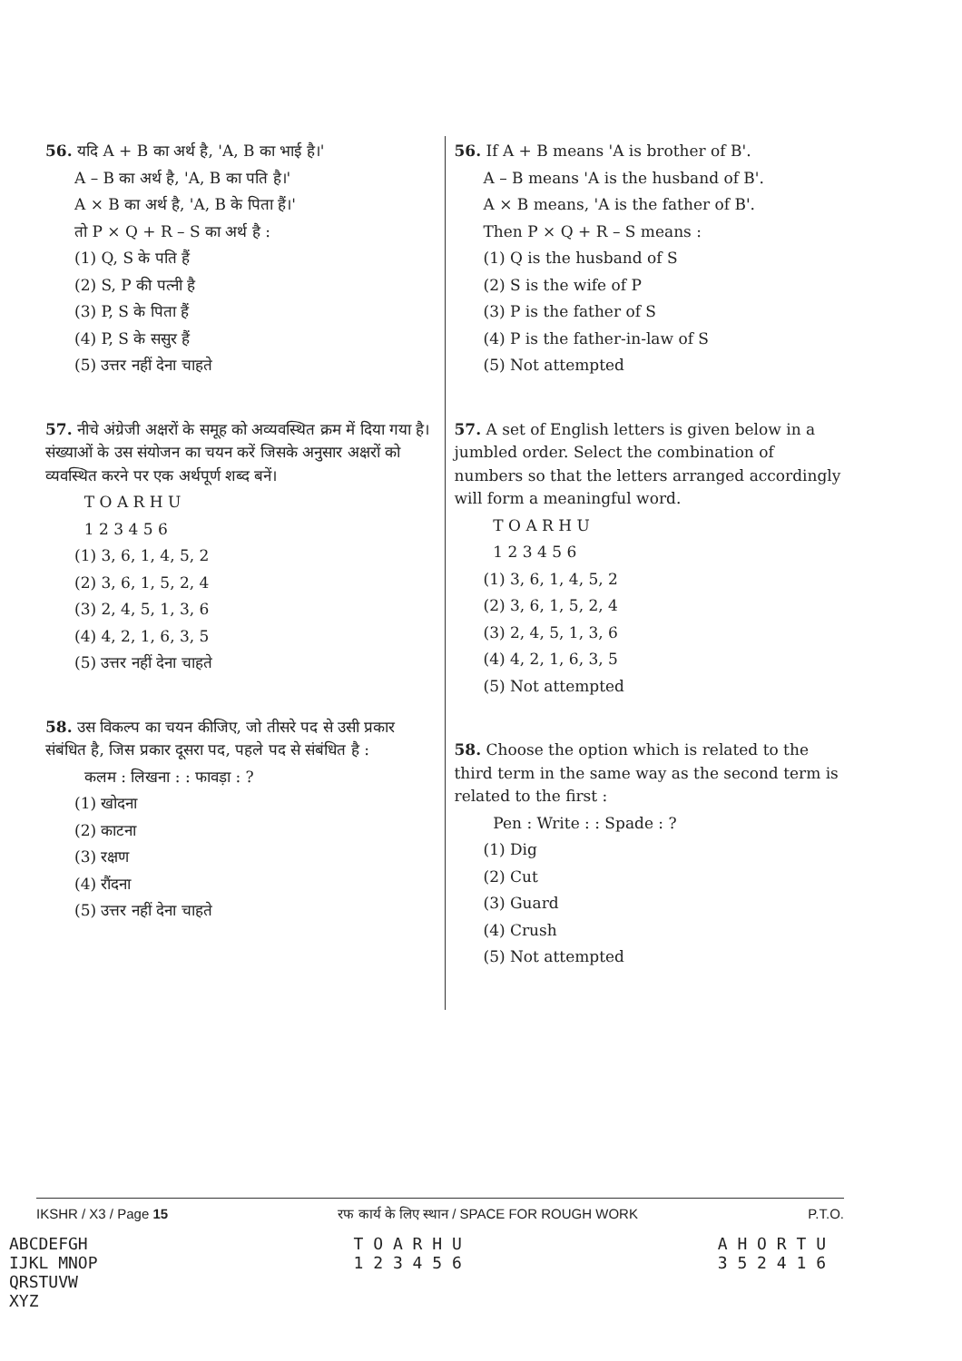56. यदि A + B का अर्थ है, 'A, B का भाई है।'
A – B का अर्थ है, 'A, B का पति है।'
A × B का अर्थ है, 'A, B के पिता हैं।'
तो P × Q + R – S का अर्थ है :
(1) Q, S के पति हैं
(2) S, P की पत्नी है
(3) P, S के पिता हैं
(4) P, S के ससुर हैं
(5) उत्तर नहीं देना चाहते
57. नीचे अंग्रेजी अक्षरों के समूह को अव्यवस्थित क्रम में दिया गया है। संख्याओं के उस संयोजन का चयन करें जिसके अनुसार अक्षरों को व्यवस्थित करने पर एक अर्थपूर्ण शब्द बनें।
T O A R H U
1 2 3 4 5 6
(1) 3, 6, 1, 4, 5, 2
(2) 3, 6, 1, 5, 2, 4
(3) 2, 4, 5, 1, 3, 6
(4) 4, 2, 1, 6, 3, 5
(5) उत्तर नहीं देना चाहते
58. उस विकल्प का चयन कीजिए, जो तीसरे पद से उसी प्रकार संबंधित है, जिस प्रकार दूसरा पद, पहले पद से संबंधित है :
कलम : लिखना : : फावड़ा : ?
(1) खोदना
(2) काटना
(3) रक्षण
(4) रौंदना
(5) उत्तर नहीं देना चाहते
56. If A + B means 'A is brother of B'.
A – B means 'A is the husband of B'.
A × B means, 'A is the father of B'.
Then P × Q + R – S means :
(1) Q is the husband of S
(2) S is the wife of P
(3) P is the father of S
(4) P is the father-in-law of S
(5) Not attempted
57. A set of English letters is given below in a jumbled order. Select the combination of numbers so that the letters arranged accordingly will form a meaningful word.
T O A R H U
1 2 3 4 5 6
(1) 3, 6, 1, 4, 5, 2
(2) 3, 6, 1, 5, 2, 4
(3) 2, 4, 5, 1, 3, 6
(4) 4, 2, 1, 6, 3, 5
(5) Not attempted
58. Choose the option which is related to the third term in the same way as the second term is related to the first :
Pen : Write : : Spade : ?
(1) Dig
(2) Cut
(3) Guard
(4) Crush
(5) Not attempted
IKSHR / X3 / Page 15 रफ कार्य के लिए स्थान / SPACE FOR ROUGH WORK P.T.O.
ABCDEFGH
IJKL MNOP
QRSTUVW
XYZ
T O A R H U
1 2 3 4 5 6
A H O R T U
3 5 2 4 1 6